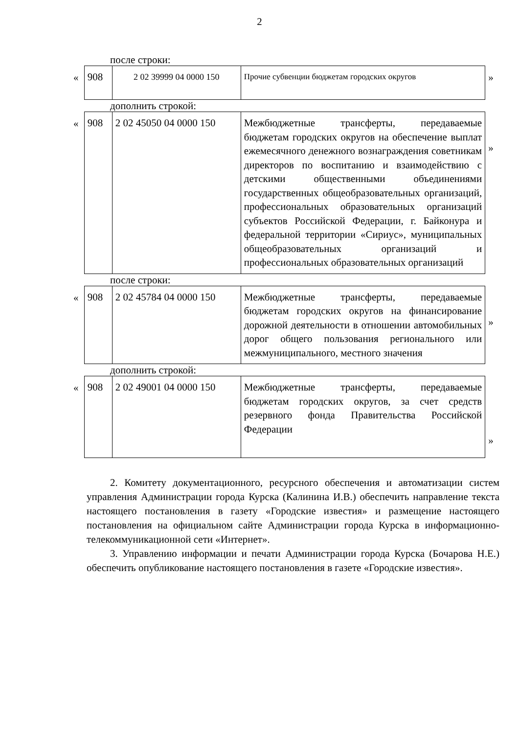2
после строки:
«
| 908 | 2 02 39999 04 0000 150 | Прочие субвенции бюджетам городских округов |
»
дополнить строкой:
«
| 908 | 2 02 45050 04 0000 150 | Межбюджетные трансферты, передаваемые бюджетам городских округов на обеспечение выплат ежемесячного денежного вознаграждения советникам директоров по воспитанию и взаимодействию с детскими общественными объединениями государственных общеобразовательных организаций, профессиональных образовательных организаций субъектов Российской Федерации, г. Байконура и федеральной территории «Сириус», муниципальных общеобразовательных организаций и профессиональных образовательных организаций |
»
после строки:
«
| 908 | 2 02 45784 04 0000 150 | Межбюджетные трансферты, передаваемые бюджетам городских округов на финансирование дорожной деятельности в отношении автомобильных дорог общего пользования регионального или межмуниципального, местного значения |
»
дополнить строкой:
«
| 908 | 2 02 49001 04 0000 150 | Межбюджетные трансферты, передаваемые бюджетам городских округов, за счет средств резервного фонда Правительства Российской Федерации |
»
2. Комитету документационного, ресурсного обеспечения и автоматизации систем управления Администрации города Курска (Калинина И.В.) обеспечить направление текста настоящего постановления в газету «Городские известия» и размещение настоящего постановления на официальном сайте Администрации города Курска в информационно-телекоммуникационной сети «Интернет».
3. Управлению информации и печати Администрации города Курска (Бочарова Н.Е.) обеспечить опубликование настоящего постановления в газете «Городские известия».